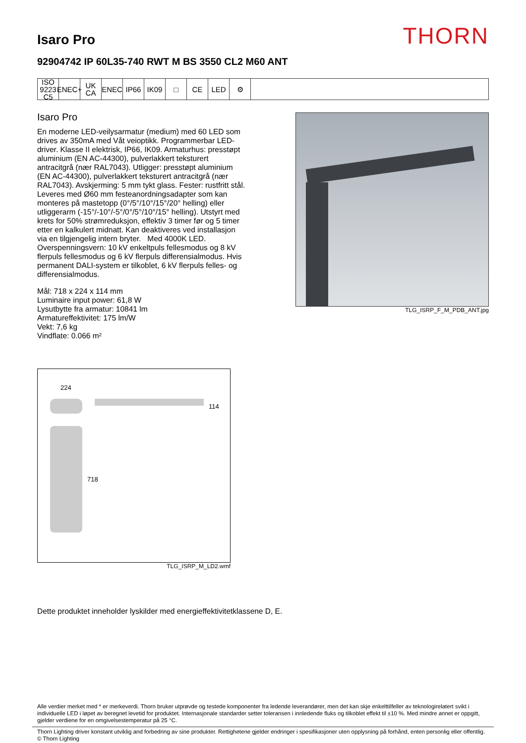Isaro Pro
THORN
92904742 IP 60L35-740 RWT M BS 3550 CL2 M60 ANT
ISO 9223 C5
ENEC+
UK CA
ENEC IP66 IK09 □ CE LED ⚙
Isaro Pro
En moderne LED-veilysarmatur (medium) med 60 LED som drives av 350mA med Våt veioptikk. Programmerbar LED-driver. Klasse II elektrisk, IP66, IK09. Armaturhus: presstøpt aluminium (EN AC-44300), pulverlakkert teksturert antracitgrå (nær RAL7043). Utligger: presstøpt aluminium (EN AC-44300), pulverlakkert teksturert antracitgrå (nær RAL7043). Avskjerming: 5 mm tykt glass. Fester: rustfritt stål. Leveres med Ø60 mm festeanordningsadapter som kan monteres på mastetopp (0°/5°/10°/15°/20° helling) eller utliggerarm (-15°/-10°/-5°/0°/5°/10°/15° helling). Utstyrt med krets for 50% strømreduksjon, effektiv 3 timer før og 5 timer etter en kalkulert midnatt. Kan deaktiveres ved installasjon via en tilgjengelig intern bryter. Med 4000K LED. Overspenningsvern: 10 kV enkeltpuls fellesmodus og 8 kV flerpuls fellesmodus og 6 kV flerpuls differensialmodus. Hvis permanent DALI-system er tilkoblet, 6 kV flerpuls felles- og differensialmodus.
Mål: 718 x 224 x 114 mm
Luminaire input power: 61,8 W
Lysutbytte fra armatur: 10841 lm
Armatureffektivitet: 175 lm/W
Vekt: 7,6 kg
Vindflate: 0.066 m²
TLG_ISRP_F_M_PDB_ANT.jpg
224
114
718
TLG_ISRP_M_LD2.wmf
Dette produktet inneholder lyskilder med energieffektivitetklassene D, E.
Alle verdier merket med * er merkeverdi. Thorn bruker utprøvde og testede komponenter fra ledende leverandører, men det kan skje enkelttilfeller av teknologirelatert svikt i individuelle LED i løpet av beregnet levetid for produktet. Internasjonale standarder setter toleransen i innledende fluks og tilkoblet effekt til ±10 %. Med mindre annet er oppgitt, gjelder verdiene for en omgivelsestemperatur på 25 °C.
Thorn Lighting driver konstant utviklig and forbedring av sine produkter. Rettighetene gjelder endringer i spesifikasjoner uten opplysning på forhånd, enten personlig eller offentlig. © Thorn Lighting